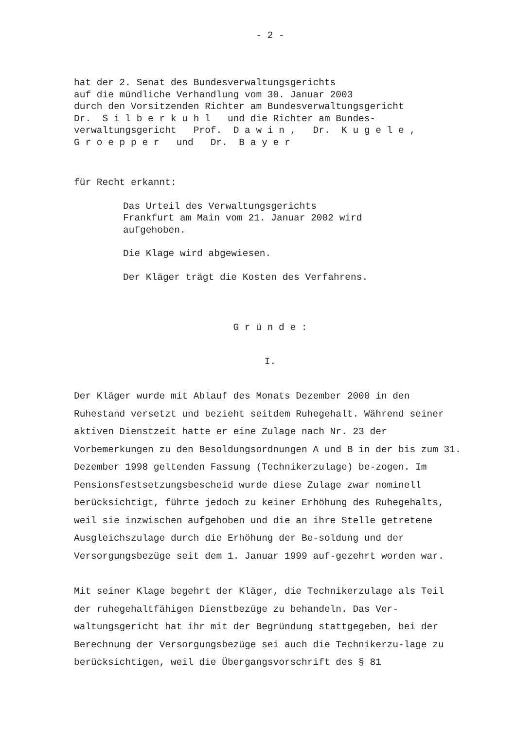- 2 -
hat der 2. Senat des Bundesverwaltungsgerichts auf die mündliche Verhandlung vom 30. Januar 2003 durch den Vorsitzenden Richter am Bundesverwaltungsgericht Dr. S i l b e r k u h l und die Richter am Bundes- verwaltungsgericht Prof. D a w i n , Dr. K u g e l e , G r o e p p e r und Dr. B a y e r
für Recht erkannt:
Das Urteil des Verwaltungsgerichts
Frankfurt am Main vom 21. Januar 2002 wird
aufgehoben.
Die Klage wird abgewiesen.
Der Kläger trägt die Kosten des Verfahrens.
G r ü n d e :
I.
Der Kläger wurde mit Ablauf des Monats Dezember 2000 in den Ruhestand versetzt und bezieht seitdem Ruhegehalt. Während seiner aktiven Dienstzeit hatte er eine Zulage nach Nr. 23 der Vorbemerkungen zu den Besoldungsordnungen A und B in der bis zum 31. Dezember 1998 geltenden Fassung (Technikerzulage) be-zogen. Im Pensionsfestsetzungsbescheid wurde diese Zulage zwar nominell berücksichtigt, führte jedoch zu keiner Erhöhung des Ruhegehalts, weil sie inzwischen aufgehoben und die an ihre Stelle getretene Ausgleichszulage durch die Erhöhung der Be-soldung und der Versorgungsbezüge seit dem 1. Januar 1999 auf-gezehrt worden war.
Mit seiner Klage begehrt der Kläger, die Technikerzulage als Teil der ruhegehaltfähigen Dienstbezüge zu behandeln. Das Ver-waltungsgericht hat ihr mit der Begründung stattgegeben, bei der Berechnung der Versorgungsbezüge sei auch die Technikerzu-lage zu berücksichtigen, weil die Übergangsvorschrift des § 81